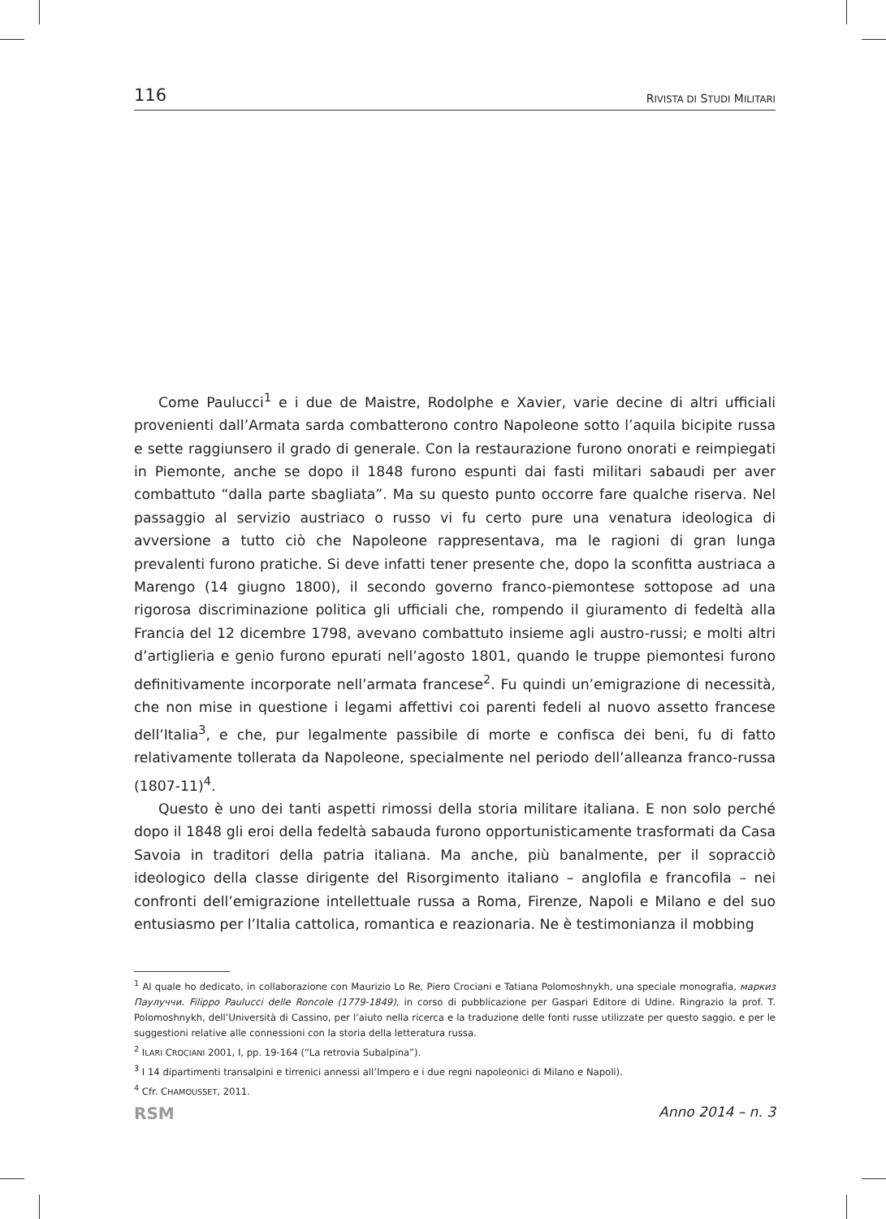116 RIVISTA DI STUDI MILITARI
Come Paulucci<sup>1</sup> e i due de Maistre, Rodolphe e Xavier, varie decine di altri ufficiali provenienti dall’Armata sarda combatterono contro Napoleone sotto l’aquila bicipite russa e sette raggiunsero il grado di generale. Con la restaurazione furono onorati e reimpiegati in Piemonte, anche se dopo il 1848 furono espunti dai fasti militari sabaudi per aver combattuto “dalla parte sbagliata”. Ma su questo punto occorre fare qualche riserva. Nel passaggio al servizio austriaco o russo vi fu certo pure una venatura ideologica di avversione a tutto ciò che Napoleone rappresentava, ma le ragioni di gran lunga prevalenti furono pratiche. Si deve infatti tener presente che, dopo la sconfitta austriaca a Marengo (14 giugno 1800), il secondo governo franco-piemontese sottopose ad una rigorosa discriminazione politica gli ufficiali che, rompendo il giuramento di fedeltà alla Francia del 12 dicembre 1798, avevano combattuto insieme agli austro-russi; e molti altri d’artiglieria e genio furono epurati nell’agosto 1801, quando le truppe piemontesi furono definitivamente incorporate nell’armata francese<sup>2</sup>. Fu quindi un’emigrazione di necessità, che non mise in questione i legami affettivi coi parenti fedeli al nuovo assetto francese dell’Italia<sup>3</sup>, e che, pur legalmente passibile di morte e confisca dei beni, fu di fatto relativamente tollerata da Napoleone, specialmente nel periodo dell’alleanza franco-russa (1807-11)<sup>4</sup>.
Questo è uno dei tanti aspetti rimossi della storia militare italiana. E non solo perché dopo il 1848 gli eroi della fedeltà sabauda furono opportunisticamente trasformati da Casa Savoia in traditori della patria italiana. Ma anche, più banalmente, per il sopracciò ideologico della classe dirigente del Risorgimento italiano – anglofila e francofila – nei confronti dell’emigrazione intellettuale russa a Roma, Firenze, Napoli e Milano e del suo entusiasmo per l’Italia cattolica, romantica e reazionaria. Ne è testimonianza il mobbing
<sup>1</sup> Al quale ho dedicato, in collaborazione con Maurizio Lo Re, Piero Crociani e Tatiana Polomoshnykh, una speciale monografia, маркиз Паулуччи. Filippo Paulucci delle Roncole (1779-1849), in corso di pubblicazione per Gaspari Editore di Udine. Ringrazio la prof. T. Polomoshnykh, dell’Università di Cassino, per l’aiuto nella ricerca e la traduzione delle fonti russe utilizzate per questo saggio, e per le suggestioni relative alle connessioni con la storia della letteratura russa.
<sup>2</sup> ILARI CROCIANI 2001, I, pp. 19-164 (“La retrovia Subalpina”).
<sup>3</sup> I 14 dipartimenti transalpini e tirrenici annessi all’Impero e i due regni napoleonici di Milano e Napoli).
<sup>4</sup> Cfr. CHAMOUSSET, 2011.
RSM Anno 2014 – n. 3